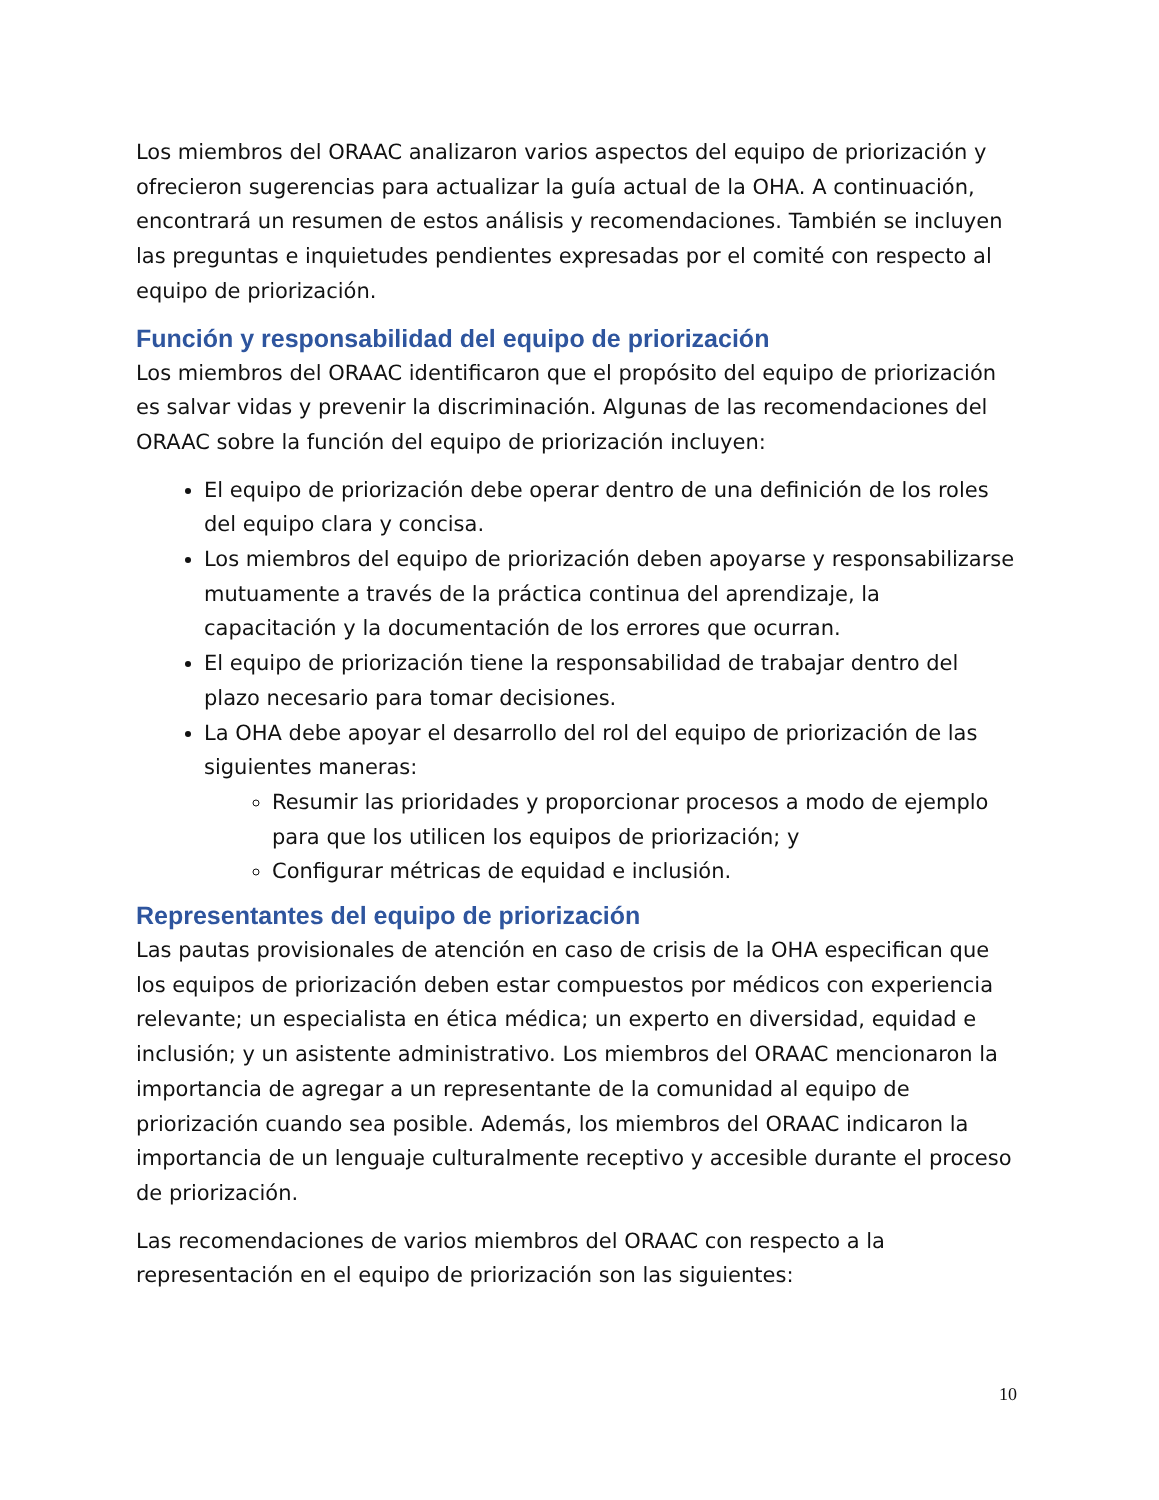Los miembros del ORAAC analizaron varios aspectos del equipo de priorización y ofrecieron sugerencias para actualizar la guía actual de la OHA. A continuación, encontrará un resumen de estos análisis y recomendaciones. También se incluyen las preguntas e inquietudes pendientes expresadas por el comité con respecto al equipo de priorización.
Función y responsabilidad del equipo de priorización
Los miembros del ORAAC identificaron que el propósito del equipo de priorización es salvar vidas y prevenir la discriminación. Algunas de las recomendaciones del ORAAC sobre la función del equipo de priorización incluyen:
El equipo de priorización debe operar dentro de una definición de los roles del equipo clara y concisa.
Los miembros del equipo de priorización deben apoyarse y responsabilizarse mutuamente a través de la práctica continua del aprendizaje, la capacitación y la documentación de los errores que ocurran.
El equipo de priorización tiene la responsabilidad de trabajar dentro del plazo necesario para tomar decisiones.
La OHA debe apoyar el desarrollo del rol del equipo de priorización de las siguientes maneras:
Resumir las prioridades y proporcionar procesos a modo de ejemplo para que los utilicen los equipos de priorización; y
Configurar métricas de equidad e inclusión.
Representantes del equipo de priorización
Las pautas provisionales de atención en caso de crisis de la OHA especifican que los equipos de priorización deben estar compuestos por médicos con experiencia relevante; un especialista en ética médica; un experto en diversidad, equidad e inclusión; y un asistente administrativo. Los miembros del ORAAC mencionaron la importancia de agregar a un representante de la comunidad al equipo de priorización cuando sea posible. Además, los miembros del ORAAC indicaron la importancia de un lenguaje culturalmente receptivo y accesible durante el proceso de priorización.
Las recomendaciones de varios miembros del ORAAC con respecto a la representación en el equipo de priorización son las siguientes:
10